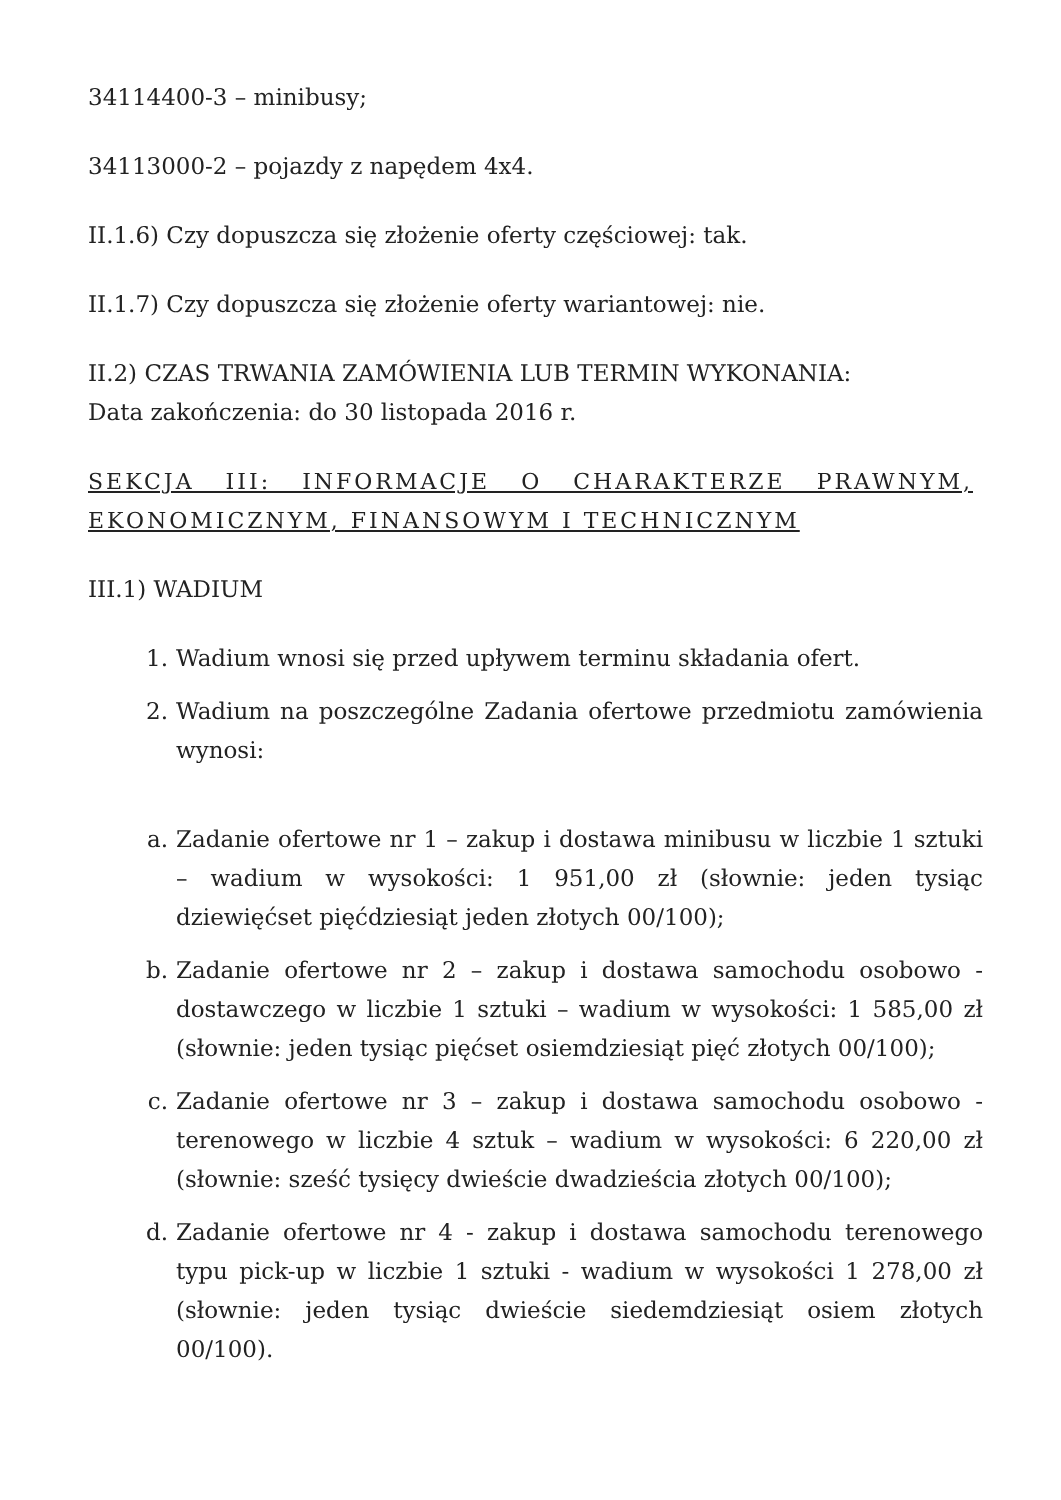34114400-3 – minibusy;
34113000-2 – pojazdy z napędem 4x4.
II.1.6) Czy dopuszcza się złożenie oferty częściowej: tak.
II.1.7) Czy dopuszcza się złożenie oferty wariantowej: nie.
II.2) CZAS TRWANIA ZAMÓWIENIA LUB TERMIN WYKONANIA:
Data zakończenia: do 30 listopada 2016 r.
SEKCJA III: INFORMACJE O CHARAKTERZE PRAWNYM, EKONOMICZNYM, FINANSOWYM I TECHNICZNYM
III.1) WADIUM
1. Wadium wnosi się przed upływem terminu składania ofert.
2. Wadium na poszczególne Zadania ofertowe przedmiotu zamówienia wynosi:
a. Zadanie ofertowe nr 1 – zakup i dostawa minibusu w liczbie 1 sztuki – wadium w wysokości: 1 951,00 zł (słownie: jeden tysiąc dziewięćset pięćdziesiąt jeden złotych 00/100);
b. Zadanie ofertowe nr 2 – zakup i dostawa samochodu osobowo - dostawczego w liczbie 1 sztuki – wadium w wysokości: 1 585,00 zł (słownie: jeden tysiąc pięćset osiemdziesiąt pięć złotych 00/100);
c. Zadanie ofertowe nr 3 – zakup i dostawa samochodu osobowo - terenowego w liczbie 4 sztuk – wadium w wysokości: 6 220,00 zł (słownie: sześć tysięcy dwieście dwadzieścia złotych 00/100);
d. Zadanie ofertowe nr 4 - zakup i dostawa samochodu terenowego typu pick-up w liczbie 1 sztuki - wadium w wysokości 1 278,00 zł (słownie: jeden tysiąc dwieście siedemdziesiąt osiem złotych 00/100).